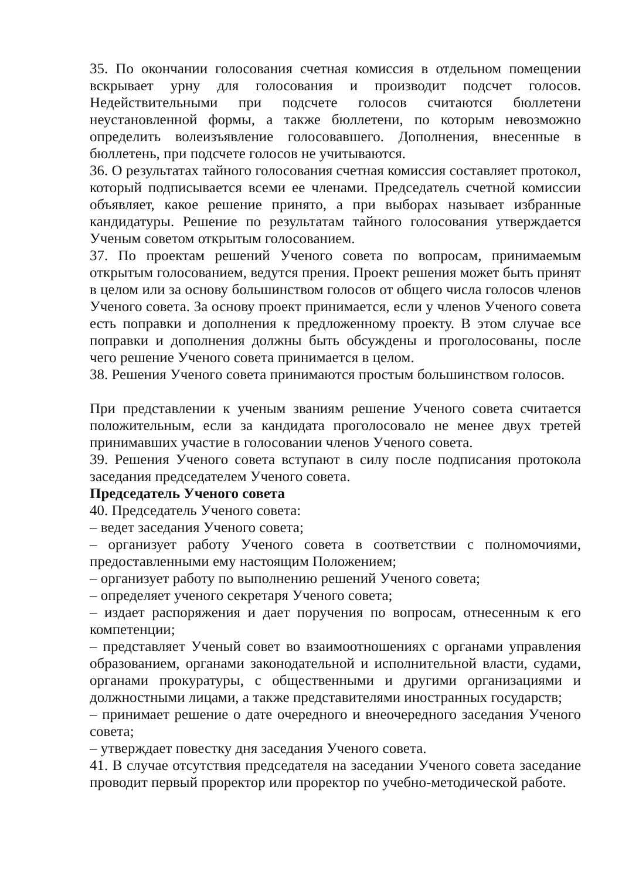35. По окончании голосования счетная комиссия в отдельном помещении вскрывает урну для голосования и производит подсчет голосов. Недействительными при подсчете голосов считаются бюллетени неустановленной формы, а также бюллетени, по которым невозможно определить волеизъявление голосовавшего. Дополнения, внесенные в бюллетень, при подсчете голосов не учитываются.
36. О результатах тайного голосования счетная комиссия составляет протокол, который подписывается всеми ее членами. Председатель счетной комиссии объявляет, какое решение принято, а при выборах называет избранные кандидатуры. Решение по результатам тайного голосования утверждается Ученым советом открытым голосованием.
37. По проектам решений Ученого совета по вопросам, принимаемым открытым голосованием, ведутся прения. Проект решения может быть принят в целом или за основу большинством голосов от общего числа голосов членов Ученого совета. За основу проект принимается, если у членов Ученого совета есть поправки и дополнения к предложенному проекту. В этом случае все поправки и дополнения должны быть обсуждены и проголосованы, после чего решение Ученого совета принимается в целом.
38. Решения Ученого совета принимаются простым большинством голосов.
При представлении к ученым званиям решение Ученого совета считается положительным, если за кандидата проголосовало не менее двух третей принимавших участие в голосовании членов Ученого совета.
39. Решения Ученого совета вступают в силу после подписания протокола заседания председателем Ученого совета.
Председатель Ученого совета
40. Председатель Ученого совета:
– ведет заседания Ученого совета;
– организует работу Ученого совета в соответствии с полномочиями, предоставленными ему настоящим Положением;
– организует работу по выполнению решений Ученого совета;
– определяет ученого секретаря Ученого совета;
– издает распоряжения и дает поручения по вопросам, отнесенным к его компетенции;
– представляет Ученый совет во взаимоотношениях с органами управления образованием, органами законодательной и исполнительной власти, судами, органами прокуратуры, с общественными и другими организациями и должностными лицами, а также представителями иностранных государств;
– принимает решение о дате очередного и внеочередного заседания Ученого совета;
– утверждает повестку дня заседания Ученого совета.
41. В случае отсутствия председателя на заседании Ученого совета заседание проводит первый проректор или проректор по учебно-методической работе.